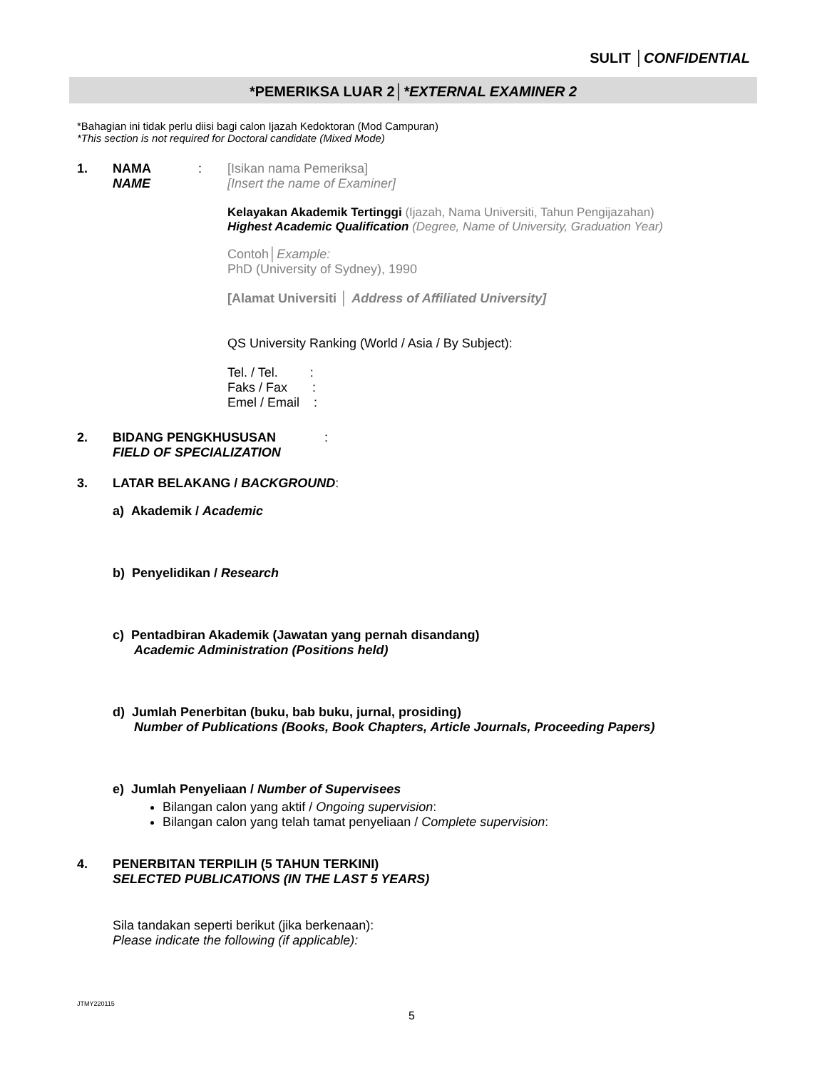SULIT │CONFIDENTIAL
*PEMERIKSA LUAR 2│*EXTERNAL EXAMINER 2
*Bahagian ini tidak perlu diisi bagi calon Ijazah Kedoktoran (Mod Campuran)
*This section is not required for Doctoral candidate (Mixed Mode)
1. NAMA
NAME
: [Isikan nama Pemeriksa]
[Insert the name of Examiner]
Kelayakan Akademik Tertinggi (Ijazah, Nama Universiti, Tahun Pengijazahan)
Highest Academic Qualification (Degree, Name of University, Graduation Year)
Contoh│Example:
PhD (University of Sydney), 1990
[Alamat Universiti │ Address of Affiliated University]
QS University Ranking (World / Asia / By Subject):
Tel. / Tel. :
Faks / Fax :
Emel / Email :
2. BIDANG PENGKHUSUSAN
FIELD OF SPECIALIZATION
:
3. LATAR BELAKANG / BACKGROUND:
a) Akademik / Academic
b) Penyelidikan / Research
c) Pentadbiran Akademik (Jawatan yang pernah disandang)
Academic Administration (Positions held)
d) Jumlah Penerbitan (buku, bab buku, jurnal, prosiding)
Number of Publications (Books, Book Chapters, Article Journals, Proceeding Papers)
e) Jumlah Penyeliaan / Number of Supervisees
Bilangan calon yang aktif / Ongoing supervision:
Bilangan calon yang telah tamat penyeliaan / Complete supervision:
4. PENERBITAN TERPILIH (5 TAHUN TERKINI)
SELECTED PUBLICATIONS (IN THE LAST 5 YEARS)
Sila tandakan seperti berikut (jika berkenaan):
Please indicate the following (if applicable):
JTMY220115
5